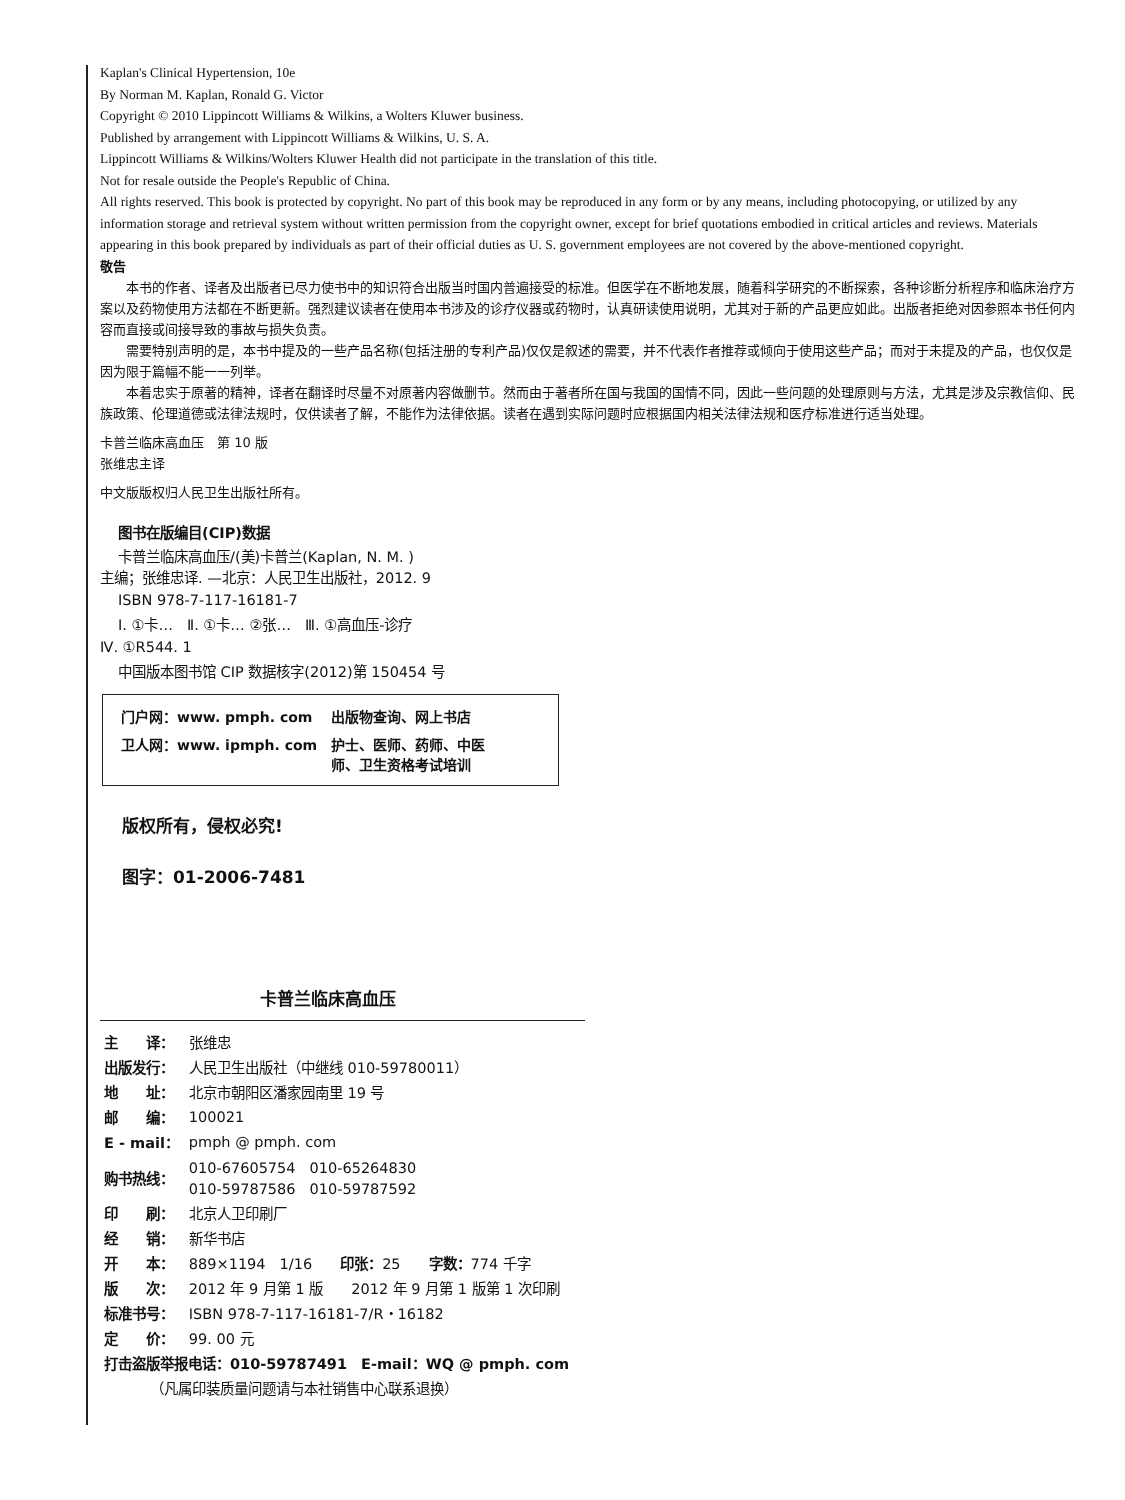Kaplan's Clinical Hypertension, 10e
By Norman M. Kaplan, Ronald G. Victor
Copyright © 2010 Lippincott Williams & Wilkins, a Wolters Kluwer business.
Published by arrangement with Lippincott Williams & Wilkins, U. S. A.
Lippincott Williams & Wilkins/Wolters Kluwer Health did not participate in the translation of this title.
Not for resale outside the People's Republic of China.
All rights reserved. This book is protected by copyright. No part of this book may be reproduced in any form or by any means, including photocopying, or utilized by any information storage and retrieval system without written permission from the copyright owner, except for brief quotations embodied in critical articles and reviews. Materials appearing in this book prepared by individuals as part of their official duties as U. S. government employees are not covered by the above-mentioned copyright.
敬告
本书的作者、译者及出版者已尽力使书中的知识符合出版当时国内普遍接受的标准。但医学在不断地发展，随着科学研究的不断探索，各种诊断分析程序和临床治疗方案以及药物使用方法都在不断更新。强烈建议读者在使用本书涉及的诊疗仪器或药物时，认真研读使用说明，尤其对于新的产品更应如此。出版者拒绝对因参照本书任何内容而直接或间接导致的事故与损失负责。
需要特别声明的是，本书中提及的一些产品名称(包括注册的专利产品)仅仅是叙述的需要，并不代表作者推荐或倾向于使用这些产品；而对于未提及的产品，也仅仅是因为限于篇幅不能一一列举。
本着忠实于原著的精神，译者在翻译时尽量不对原著内容做删节。然而由于著者所在国与我国的国情不同，因此一些问题的处理原则与方法，尤其是涉及宗教信仰、民族政策、伦理道德或法律法规时，仅供读者了解，不能作为法律依据。读者在遇到实际问题时应根据国内相关法律法规和医疗标准进行适当处理。
卡普兰临床高血压　第 10 版
张维忠主译
中文版版权归人民卫生出版社所有。
图书在版编目(CIP)数据
卡普兰临床高血压/(美)卡普兰(Kaplan, N. M. )
主编；张维忠译. —北京：人民卫生出版社，2012. 9
ISBN 978-7-117-16181-7
Ⅰ. ①卡…　Ⅱ. ①卡… ②张…　Ⅲ. ①高血压-诊疗
Ⅳ. ①R544. 1
中国版本图书馆 CIP 数据核字(2012)第 150454 号
| 门户网：www. pmph. com | 出版物查询、网上书店 |
| 卫人网：www. ipmph. com | 护士、医师、药师、中医 师、卫生资格考试培训 |
版权所有，侵权必究!
图字：01-2006-7481
卡普兰临床高血压
| 主 译： | 张维忠 |
| 出版发行： | 人民卫生出版社（中继线 010-59780011） |
| 地 址： | 北京市朝阳区潘家园南里 19 号 |
| 邮 编： | 100021 |
| E - mail： | pmph @ pmph. com |
| 购书热线： | 010-67605754 010-65264830 010-59787586 010-59787592 |
| 印 刷： | 北京人卫印刷厂 |
| 经 销： | 新华书店 |
| 开 本： | 889×1194 1/16 印张： 25 字数： 774 千字 |
| 版 次： | 2012 年 9 月第 1 版 2012 年 9 月第 1 版第 1 次印刷 |
| 标准书号： | ISBN 978-7-117-16181-7/R・16182 |
| 定 价： | 99. 00 元 |
| 打击盗版举报电话：010-59787491 E-mail：WQ @ pmph. com | |
| （凡属印装质量问题请与本社销售中心联系退换） | |